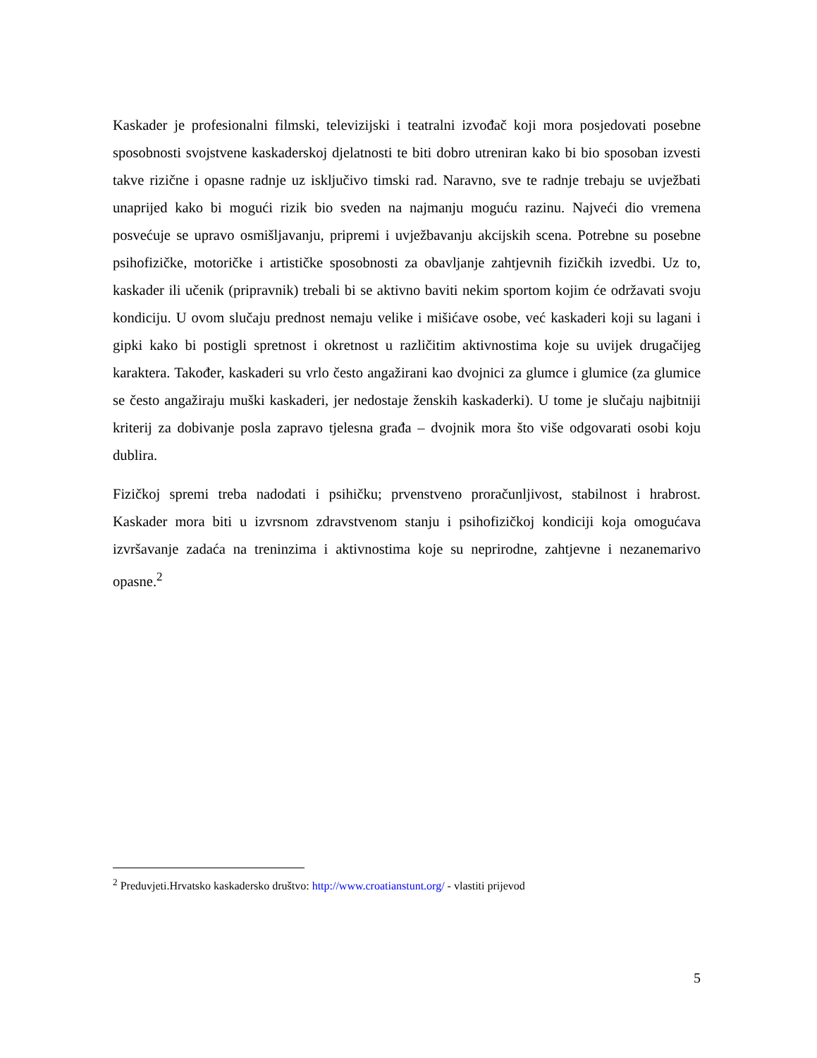Kaskader je profesionalni filmski, televizijski i teatralni izvođač koji mora posjedovati posebne sposobnosti svojstvene kaskaderskoj djelatnosti te biti dobro utreniran kako bi bio sposoban izvesti takve rizične i opasne radnje uz isključivo timski rad. Naravno, sve te radnje trebaju se uvježbati unaprijed kako bi mogući rizik bio sveden na najmanju moguću razinu. Najveći dio vremena posvećuje se upravo osmišljavanju, pripremi i uvježbavanju akcijskih scena. Potrebne su posebne psihofizičke, motoričke i artističke sposobnosti za obavljanje zahtjevnih fizičkih izvedbi. Uz to, kaskader ili učenik (pripravnik) trebali bi se aktivno baviti nekim sportom kojim će održavati svoju kondiciju. U ovom slučaju prednost nemaju velike i mišićave osobe, već kaskaderi koji su lagani i gipki kako bi postigli spretnost i okretnost u različitim aktivnostima koje su uvijek drugačijeg karaktera. Također, kaskaderi su vrlo često angažirani kao dvojnici za glumce i glumice (za glumice se često angažiraju muški kaskaderi, jer nedostaje ženskih kaskaderki). U tome je slučaju najbitniji kriterij za dobivanje posla zapravo tjelesna građa – dvojnik mora što više odgovarati osobi koju dublira.
Fizičkoj spremi treba nadodati i psihičku; prvenstveno proračunljivost, stabilnost i hrabrost. Kaskader mora biti u izvrsnom zdravstvenom stanju i psihofizičkoj kondiciji koja omogućava izvršavanje zadaća na treninzima i aktivnostima koje su neprirodne, zahtjevne i nezanemarivo opasne.<sup>2</sup>
<sup>2</sup> Preduvjeti.Hrvatsko kaskadersko društvo: http://www.croatianstunt.org/ - vlastiti prijevod
5